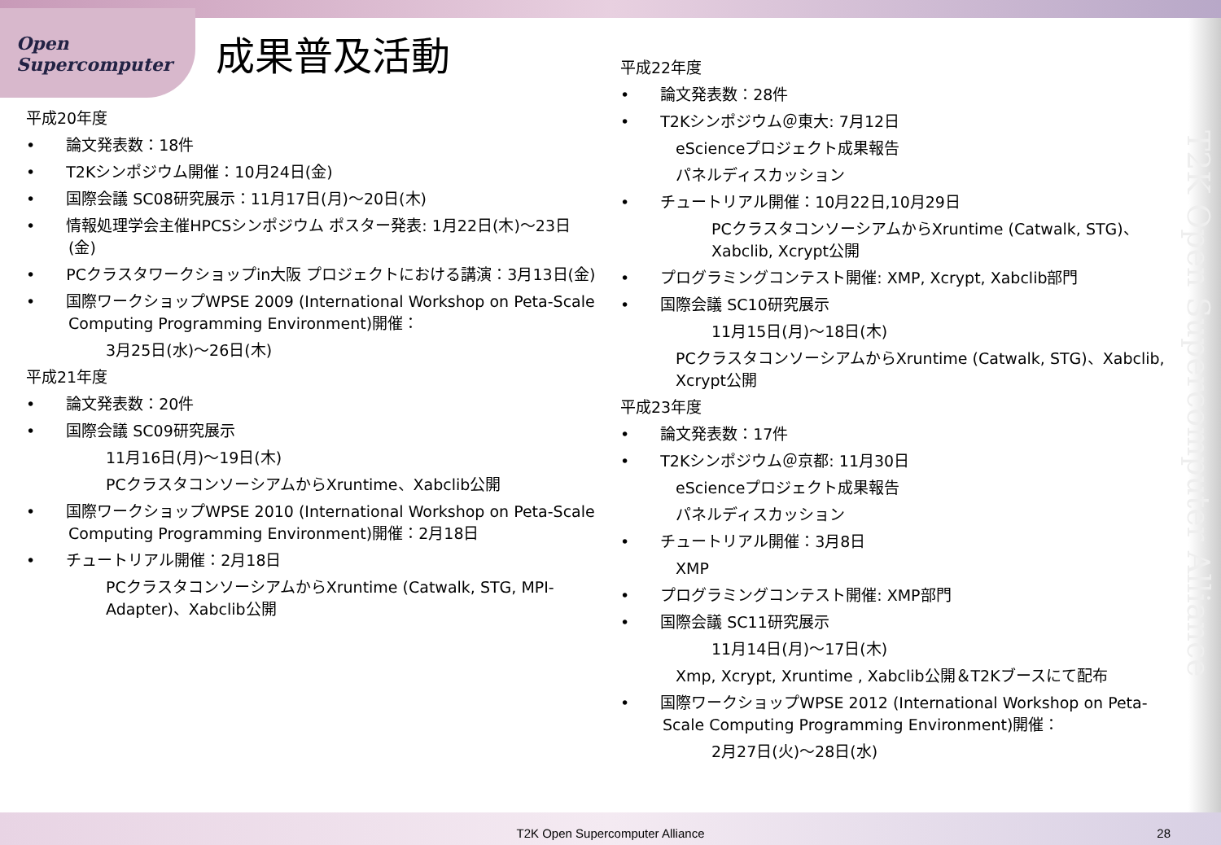Open
Supercomputer
T2K Open Supercomputer Alliance
成果普及活動
平成20年度
•　　論文発表数：18件
•　　T2Kシンポジウム開催：10月24日(金)
•　　国際会議 SC08研究展示：11月17日(月)～20日(木)
•　　情報処理学会主催HPCSシンポジウム ポスター発表: 1月22日(木)～23日(金)
•　　PCクラスタワークショップin大阪 プロジェクトにおける講演：3月13日(金)
•　　国際ワークショップWPSE 2009 (International Workshop on Peta-Scale Computing Programming Environment)開催：
3月25日(水)～26日(木)
平成21年度
•　　論文発表数：20件
•　　国際会議 SC09研究展示
11月16日(月)～19日(木)
PCクラスタコンソーシアムからXruntime、Xabclib公開
•　　国際ワークショップWPSE 2010 (International Workshop on Peta-Scale Computing Programming Environment)開催：2月18日
•　　チュートリアル開催：2月18日
PCクラスタコンソーシアムからXruntime (Catwalk, STG, MPI-Adapter)、Xabclib公開
平成22年度
•　　論文発表数：28件
•　　T2Kシンポジウム＠東大: 7月12日
eScienceプロジェクト成果報告
パネルディスカッション
•　　チュートリアル開催：10月22日,10月29日
PCクラスタコンソーシアムからXruntime (Catwalk, STG)、Xabclib, Xcrypt公開
•　　プログラミングコンテスト開催: XMP, Xcrypt, Xabclib部門
•　　国際会議 SC10研究展示
11月15日(月)～18日(木)
PCクラスタコンソーシアムからXruntime (Catwalk, STG)、Xabclib, Xcrypt公開
平成23年度
•　　論文発表数：17件
•　　T2Kシンポジウム＠京都: 11月30日
eScienceプロジェクト成果報告
パネルディスカッション
•　　チュートリアル開催：3月8日
XMP
•　　プログラミングコンテスト開催: XMP部門
•　　国際会議 SC11研究展示
11月14日(月)～17日(木)
Xmp, Xcrypt, Xruntime , Xabclib公開＆T2Kブースにて配布
•　　国際ワークショップWPSE 2012 (International Workshop on Peta-Scale Computing Programming Environment)開催：
2月27日(火)～28日(水)
T2K Open Supercomputer Alliance 28